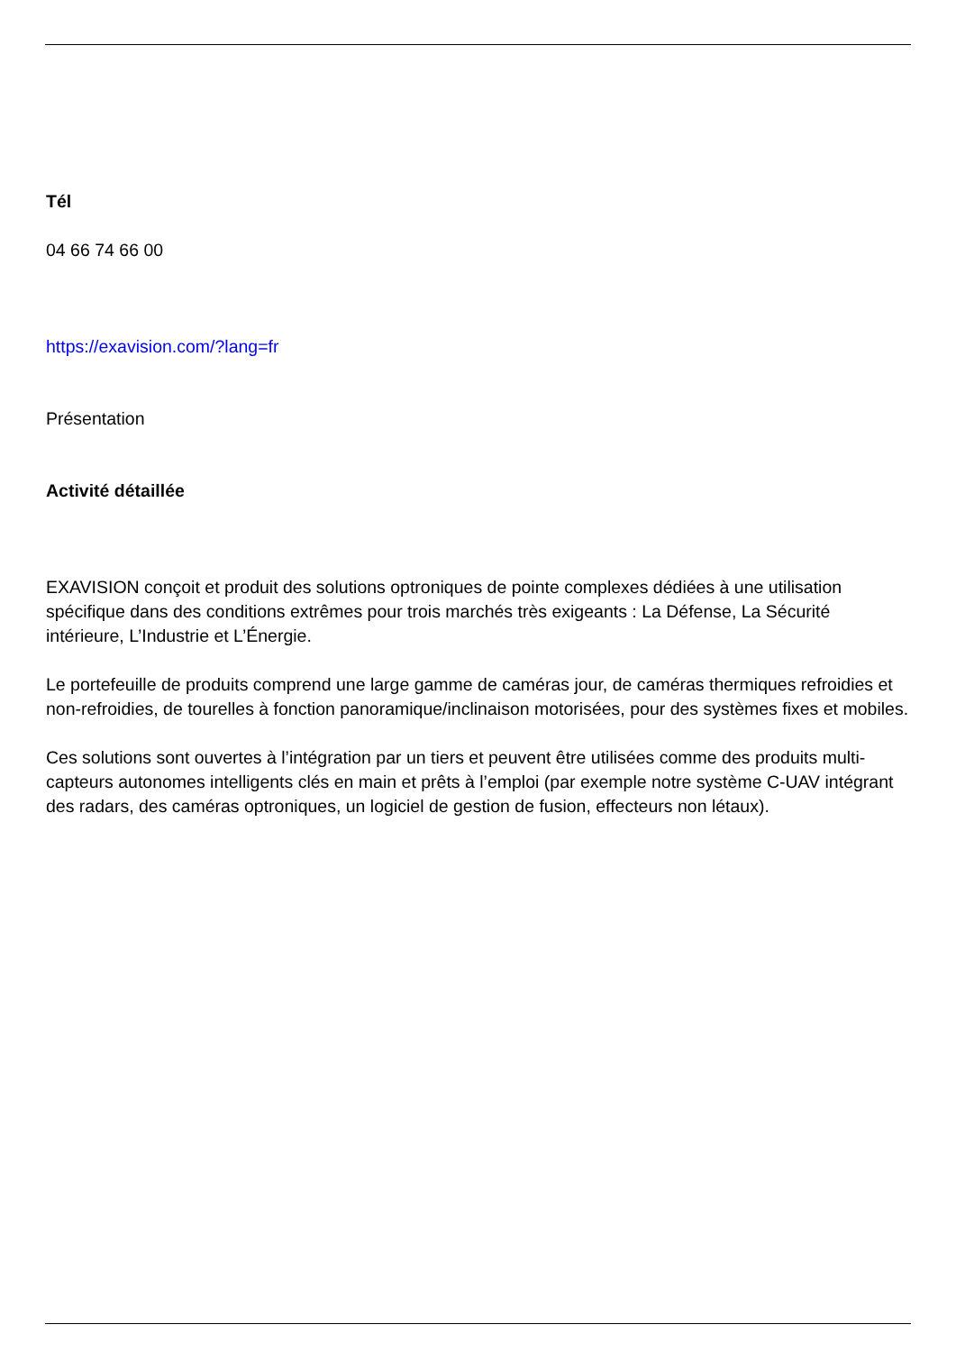Tél
04 66 74 66 00
https://exavision.com/?lang=fr
Présentation
Activité détaillée
EXAVISION conçoit et produit des solutions optroniques de pointe complexes dédiées à une utilisation spécifique dans des conditions extrêmes pour trois marchés très exigeants : La Défense, La Sécurité intérieure, L’Industrie et L’Énergie.
Le portefeuille de produits comprend une large gamme de caméras jour, de caméras thermiques refroidies et non-refroidies, de tourelles à fonction panoramique/inclinaison motorisées, pour des systèmes fixes et mobiles.
Ces solutions sont ouvertes à l’intégration par un tiers et peuvent être utilisées comme des produits multi-capteurs autonomes intelligents clés en main et prêts à l’emploi (par exemple notre système C-UAV intégrant des radars, des caméras optroniques, un logiciel de gestion de fusion, effecteurs non létaux).